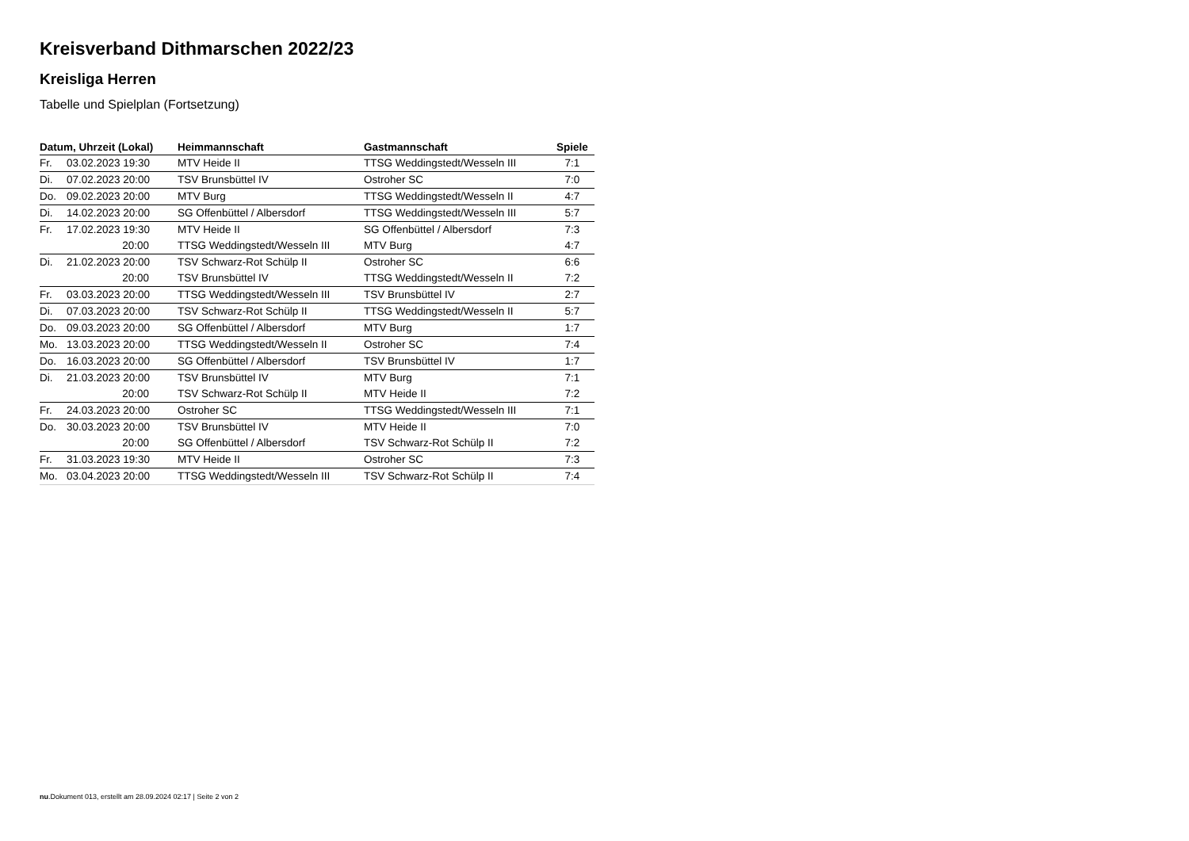Kreisverband Dithmarschen 2022/23
Kreisliga Herren
Tabelle und Spielplan (Fortsetzung)
| Datum, Uhrzeit (Lokal) | | Heimmannschaft | Gastmannschaft | Spiele |
| --- | --- | --- | --- | --- |
| Fr. | 03.02.2023 19:30 | MTV Heide II | TTSG Weddingstedt/Wesseln III | 7:1 |
| Di. | 07.02.2023 20:00 | TSV Brunsbüttel IV | Ostroher SC | 7:0 |
| Do. | 09.02.2023 20:00 | MTV Burg | TTSG Weddingstedt/Wesseln II | 4:7 |
| Di. | 14.02.2023 20:00 | SG Offenbüttel / Albersdorf | TTSG Weddingstedt/Wesseln III | 5:7 |
| Fr. | 17.02.2023 19:30 | MTV Heide II | SG Offenbüttel / Albersdorf | 7:3 |
| | 20:00 | TTSG Weddingstedt/Wesseln III | MTV Burg | 4:7 |
| Di. | 21.02.2023 20:00 | TSV Schwarz-Rot Schülp II | Ostroher SC | 6:6 |
| | 20:00 | TSV Brunsbüttel IV | TTSG Weddingstedt/Wesseln II | 7:2 |
| Fr. | 03.03.2023 20:00 | TTSG Weddingstedt/Wesseln III | TSV Brunsbüttel IV | 2:7 |
| Di. | 07.03.2023 20:00 | TSV Schwarz-Rot Schülp II | TTSG Weddingstedt/Wesseln II | 5:7 |
| Do. | 09.03.2023 20:00 | SG Offenbüttel / Albersdorf | MTV Burg | 1:7 |
| Mo. | 13.03.2023 20:00 | TTSG Weddingstedt/Wesseln II | Ostroher SC | 7:4 |
| Do. | 16.03.2023 20:00 | SG Offenbüttel / Albersdorf | TSV Brunsbüttel IV | 1:7 |
| Di. | 21.03.2023 20:00 | TSV Brunsbüttel IV | MTV Burg | 7:1 |
| | 20:00 | TSV Schwarz-Rot Schülp II | MTV Heide II | 7:2 |
| Fr. | 24.03.2023 20:00 | Ostroher SC | TTSG Weddingstedt/Wesseln III | 7:1 |
| Do. | 30.03.2023 20:00 | TSV Brunsbüttel IV | MTV Heide II | 7:0 |
| | 20:00 | SG Offenbüttel / Albersdorf | TSV Schwarz-Rot Schülp II | 7:2 |
| Fr. | 31.03.2023 19:30 | MTV Heide II | Ostroher SC | 7:3 |
| Mo. | 03.04.2023 20:00 | TTSG Weddingstedt/Wesseln III | TSV Schwarz-Rot Schülp II | 7:4 |
nu.Dokument 013, erstellt am 28.09.2024 02:17 | Seite 2 von 2